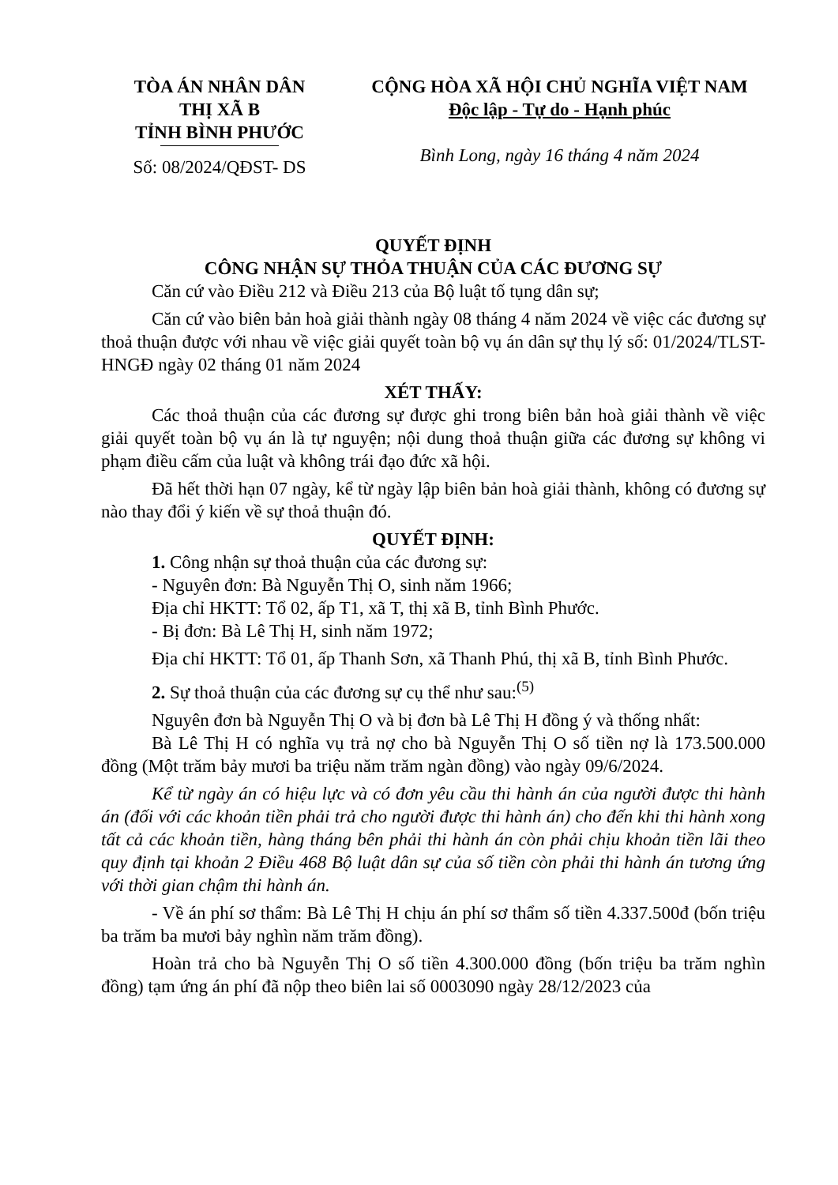TÒA ÁN NHÂN DÂN
THỊ XÃ B
TỈNH BÌNH PHƯỚC
Số: 08/2024/QĐST- DS
CỘNG HÒA XÃ HỘI CHỦ NGHĨA VIỆT NAM
Độc lập - Tự do - Hạnh phúc
Bình Long, ngày 16 tháng 4 năm 2024
QUYẾT ĐỊNH
CÔNG NHẬN SỰ THỎA THUẬN CỦA CÁC ĐƯƠNG SỰ
Căn cứ vào Điều 212 và Điều 213 của Bộ luật tố tụng dân sự;
Căn cứ vào biên bản hoà giải thành ngày 08 tháng 4 năm 2024 về việc các đương sự thoả thuận được với nhau về việc giải quyết toàn bộ vụ án dân sự thụ lý số: 01/2024/TLST-HNGĐ ngày 02 tháng 01 năm 2024
XÉT THẤY:
Các thoả thuận của các đương sự được ghi trong biên bản hoà giải thành về việc giải quyết toàn bộ vụ án là tự nguyện; nội dung thoả thuận giữa các đương sự không vi phạm điều cấm của luật và không trái đạo đức xã hội.
Đã hết thời hạn 07 ngày, kể từ ngày lập biên bản hoà giải thành, không có đương sự nào thay đổi ý kiến về sự thoả thuận đó.
QUYẾT ĐỊNH:
1. Công nhận sự thoả thuận của các đương sự:
- Nguyên đơn: Bà Nguyễn Thị O, sinh năm 1966;
Địa chỉ HKTT: Tổ 02, ấp T1, xã T, thị xã B, tỉnh Bình Phước.
- Bị đơn: Bà Lê Thị H, sinh năm 1972;
Địa chỉ HKTT: Tổ 01, ấp Thanh Sơn, xã Thanh Phú, thị xã B, tỉnh Bình Phước.
2. Sự thoả thuận của các đương sự cụ thể như sau:<sup>(5)</sup>
Nguyên đơn bà Nguyễn Thị O và bị đơn bà Lê Thị H đồng ý và thống nhất:
Bà Lê Thị H có nghĩa vụ trả nợ cho bà Nguyễn Thị O số tiền nợ là 173.500.000 đồng (Một trăm bảy mươi ba triệu năm trăm ngàn đồng) vào ngày 09/6/2024.
Kể từ ngày án có hiệu lực và có đơn yêu cầu thi hành án của người được thi hành án (đối với các khoản tiền phải trả cho người được thi hành án) cho đến khi thi hành xong tất cả các khoản tiền, hàng tháng bên phải thi hành án còn phải chịu khoản tiền lãi theo quy định tại khoản 2 Điều 468 Bộ luật dân sự của số tiền còn phải thi hành án tương ứng với thời gian chậm thi hành án.
- Về án phí sơ thẩm: Bà Lê Thị H chịu án phí sơ thẩm số tiền 4.337.500đ (bốn triệu ba trăm ba mươi bảy nghìn năm trăm đồng).
Hoàn trả cho bà Nguyễn Thị O số tiền 4.300.000 đồng (bốn triệu ba trăm nghìn đồng) tạm ứng án phí đã nộp theo biên lai số 0003090 ngày 28/12/2023 của